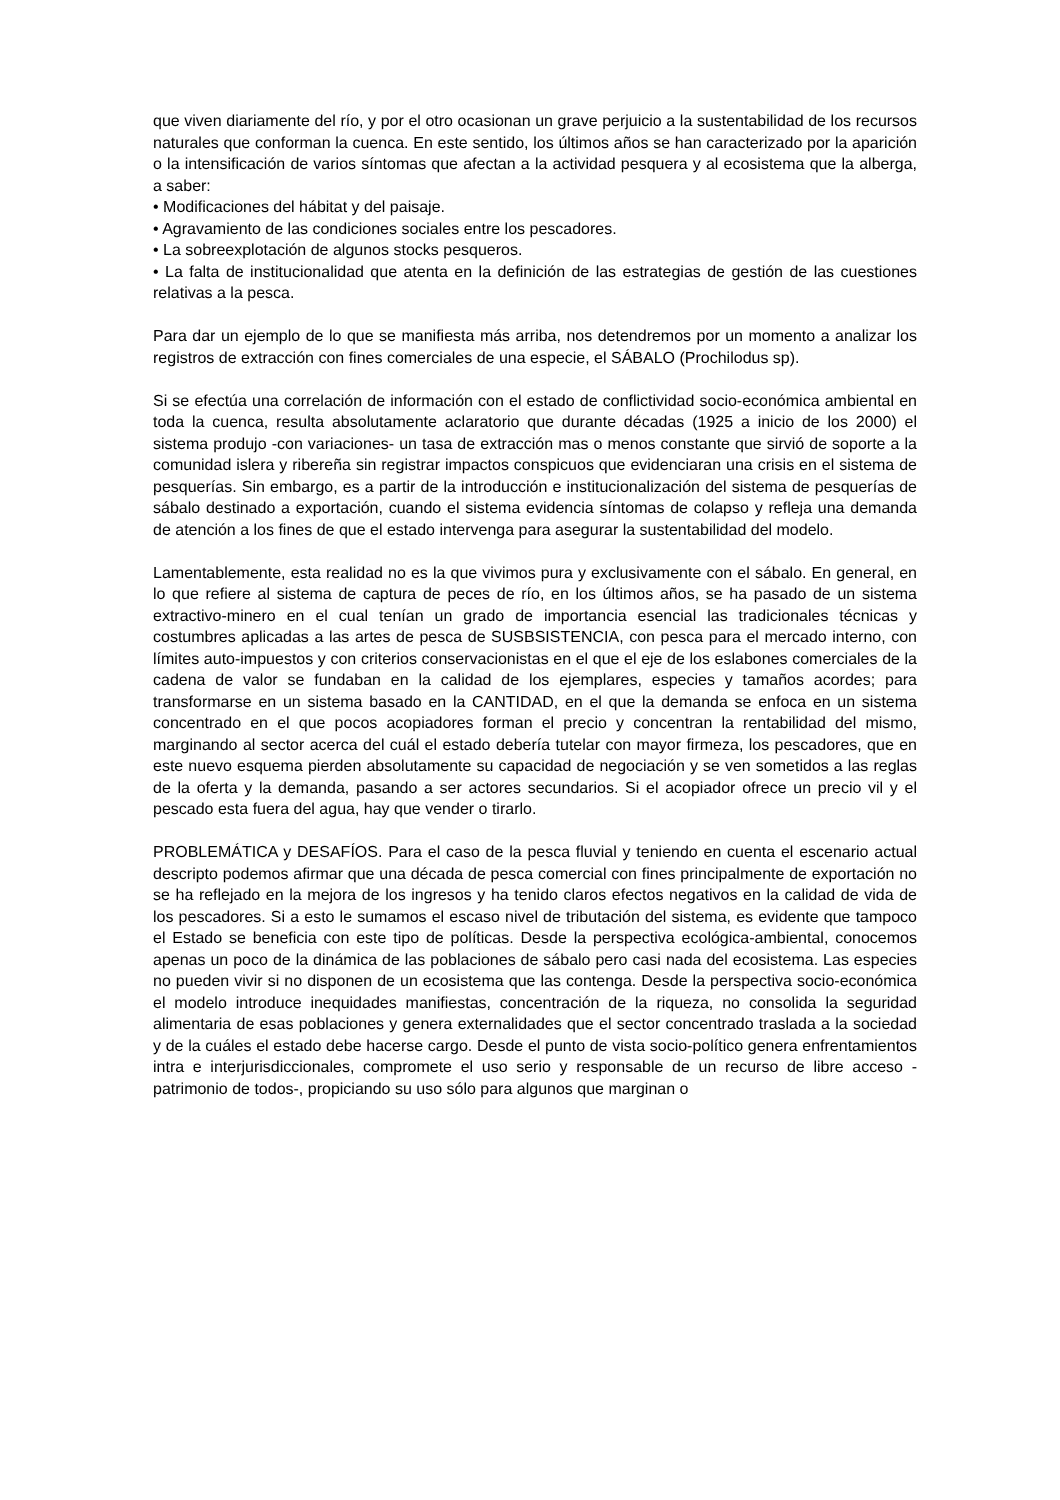que viven diariamente del río, y por el otro ocasionan un grave perjuicio a la sustentabilidad de los recursos naturales que conforman la cuenca. En este sentido, los últimos años se han caracterizado por la aparición o la intensificación de varios síntomas que afectan a la actividad pesquera y al ecosistema que la alberga, a saber:
• Modificaciones del hábitat y del paisaje.
• Agravamiento de las condiciones sociales entre los pescadores.
• La sobreexplotación de algunos stocks pesqueros.
• La falta de institucionalidad que atenta en la definición de las estrategias de gestión de las cuestiones relativas a la pesca.
Para dar un ejemplo de lo que se manifiesta más arriba, nos detendremos por un momento a analizar los registros de extracción con fines comerciales de una especie, el SÁBALO (Prochilodus sp).
Si se efectúa una correlación de información con el estado de conflictividad socio-económica ambiental en toda la cuenca, resulta absolutamente aclaratorio que durante décadas (1925 a inicio de los 2000) el sistema produjo -con variaciones- un tasa de extracción mas o menos constante que sirvió de soporte a la comunidad islera y ribereña sin registrar impactos conspicuos que evidenciaran una crisis en el sistema de pesquerías. Sin embargo, es a partir de la introducción e institucionalización del sistema de pesquerías de sábalo destinado a exportación, cuando el sistema evidencia síntomas de colapso y refleja una demanda de atención a los fines de que el estado intervenga para asegurar la sustentabilidad del modelo.
Lamentablemente, esta realidad no es la que vivimos pura y exclusivamente con el sábalo. En general, en lo que refiere al sistema de captura de peces de río, en los últimos años, se ha pasado de un sistema extractivo-minero en el cual tenían un grado de importancia esencial las tradicionales técnicas y costumbres aplicadas a las artes de pesca de SUSBSISTENCIA, con pesca para el mercado interno, con límites auto-impuestos y con criterios conservacionistas en el que el eje de los eslabones comerciales de la cadena de valor se fundaban en la calidad de los ejemplares, especies y tamaños acordes; para transformarse en un sistema basado en la CANTIDAD, en el que la demanda se enfoca en un sistema concentrado en el que pocos acopiadores forman el precio y concentran la rentabilidad del mismo, marginando al sector acerca del cuál el estado debería tutelar con mayor firmeza, los pescadores, que en este nuevo esquema pierden absolutamente su capacidad de negociación y se ven sometidos a las reglas de la oferta y la demanda, pasando a ser actores secundarios. Si el acopiador ofrece un precio vil y el pescado esta fuera del agua, hay que vender o tirarlo.
PROBLEMÁTICA y DESAFÍOS. Para el caso de la pesca fluvial y teniendo en cuenta el escenario actual descripto podemos afirmar que una década de pesca comercial con fines principalmente de exportación no se ha reflejado en la mejora de los ingresos y ha tenido claros efectos negativos en la calidad de vida de los pescadores. Si a esto le sumamos el escaso nivel de tributación del sistema, es evidente que tampoco el Estado se beneficia con este tipo de políticas. Desde la perspectiva ecológica-ambiental, conocemos apenas un poco de la dinámica de las poblaciones de sábalo pero casi nada del ecosistema. Las especies no pueden vivir si no disponen de un ecosistema que las contenga. Desde la perspectiva socio-económica el modelo introduce inequidades manifiestas, concentración de la riqueza, no consolida la seguridad alimentaria de esas poblaciones y genera externalidades que el sector concentrado traslada a la sociedad y de la cuáles el estado debe hacerse cargo. Desde el punto de vista socio-político genera enfrentamientos intra e interjurisdiccionales, compromete el uso serio y responsable de un recurso de libre acceso -patrimonio de todos-, propiciando su uso sólo para algunos que marginan o